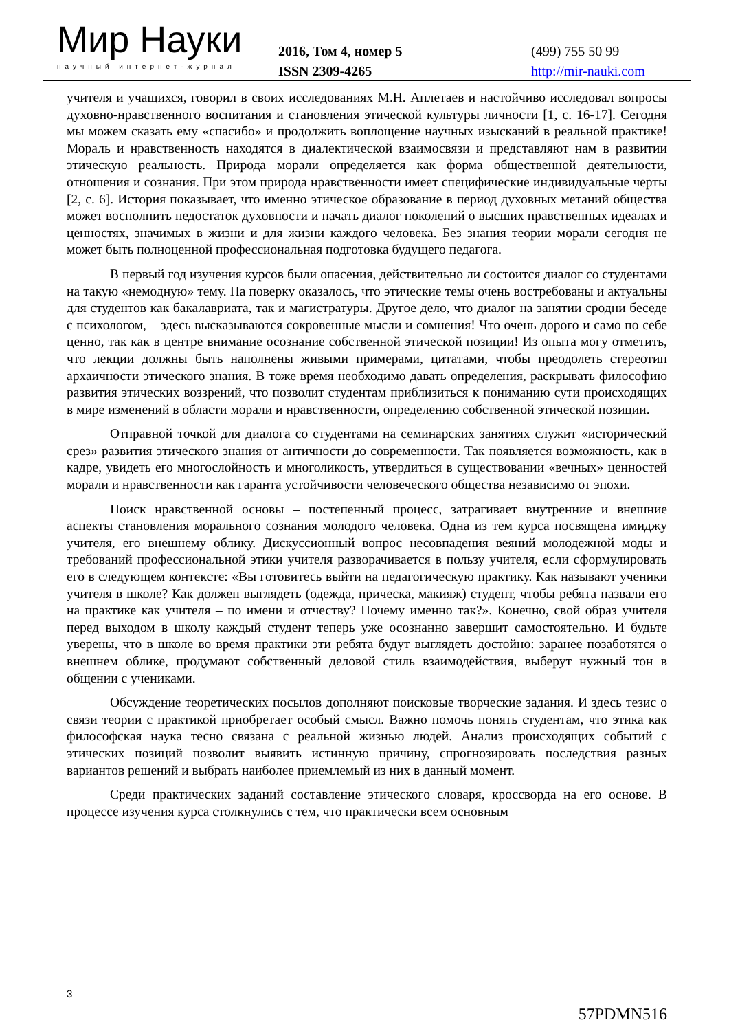Мир Науки
научный интернет-журнал
2016, Том 4, номер 5
ISSN 2309-4265
(499) 755 50 99
http://mir-nauki.com
учителя и учащихся, говорил в своих исследованиях М.Н. Аплетаев и настойчиво исследовал вопросы духовно-нравственного воспитания и становления этической культуры личности [1, с. 16-17]. Сегодня мы можем сказать ему «спасибо» и продолжить воплощение научных изысканий в реальной практике! Мораль и нравственность находятся в диалектической взаимосвязи и представляют нам в развитии этическую реальность. Природа морали определяется как форма общественной деятельности, отношения и сознания. При этом природа нравственности имеет специфические индивидуальные черты [2, с. 6]. История показывает, что именно этическое образование в период духовных метаний общества может восполнить недостаток духовности и начать диалог поколений о высших нравственных идеалах и ценностях, значимых в жизни и для жизни каждого человека. Без знания теории морали сегодня не может быть полноценной профессиональная подготовка будущего педагога.
В первый год изучения курсов были опасения, действительно ли состоится диалог со студентами на такую «немодную» тему. На поверку оказалось, что этические темы очень востребованы и актуальны для студентов как бакалавриата, так и магистратуры. Другое дело, что диалог на занятии сродни беседе с психологом, – здесь высказываются сокровенные мысли и сомнения! Что очень дорого и само по себе ценно, так как в центре внимание осознание собственной этической позиции! Из опыта могу отметить, что лекции должны быть наполнены живыми примерами, цитатами, чтобы преодолеть стереотип архаичности этического знания. В тоже время необходимо давать определения, раскрывать философию развития этических воззрений, что позволит студентам приблизиться к пониманию сути происходящих в мире изменений в области морали и нравственности, определению собственной этической позиции.
Отправной точкой для диалога со студентами на семинарских занятиях служит «исторический срез» развития этического знания от античности до современности. Так появляется возможность, как в кадре, увидеть его многослойность и многоликость, утвердиться в существовании «вечных» ценностей морали и нравственности как гаранта устойчивости человеческого общества независимо от эпохи.
Поиск нравственной основы – постепенный процесс, затрагивает внутренние и внешние аспекты становления морального сознания молодого человека. Одна из тем курса посвящена имиджу учителя, его внешнему облику. Дискуссионный вопрос несовпадения веяний молодежной моды и требований профессиональной этики учителя разворачивается в пользу учителя, если сформулировать его в следующем контексте: «Вы готовитесь выйти на педагогическую практику. Как называют ученики учителя в школе? Как должен выглядеть (одежда, прическа, макияж) студент, чтобы ребята назвали его на практике как учителя – по имени и отчеству? Почему именно так?». Конечно, свой образ учителя перед выходом в школу каждый студент теперь уже осознанно завершит самостоятельно. И будьте уверены, что в школе во время практики эти ребята будут выглядеть достойно: заранее позаботятся о внешнем облике, продумают собственный деловой стиль взаимодействия, выберут нужный тон в общении с учениками.
Обсуждение теоретических посылов дополняют поисковые творческие задания. И здесь тезис о связи теории с практикой приобретает особый смысл. Важно помочь понять студентам, что этика как философская наука тесно связана с реальной жизнью людей. Анализ происходящих событий с этических позиций позволит выявить истинную причину, спрогнозировать последствия разных вариантов решений и выбрать наиболее приемлемый из них в данный момент.
Среди практических заданий составление этического словаря, кроссворда на его основе. В процессе изучения курса столкнулись с тем, что практически всем основным
3
57PDMN516